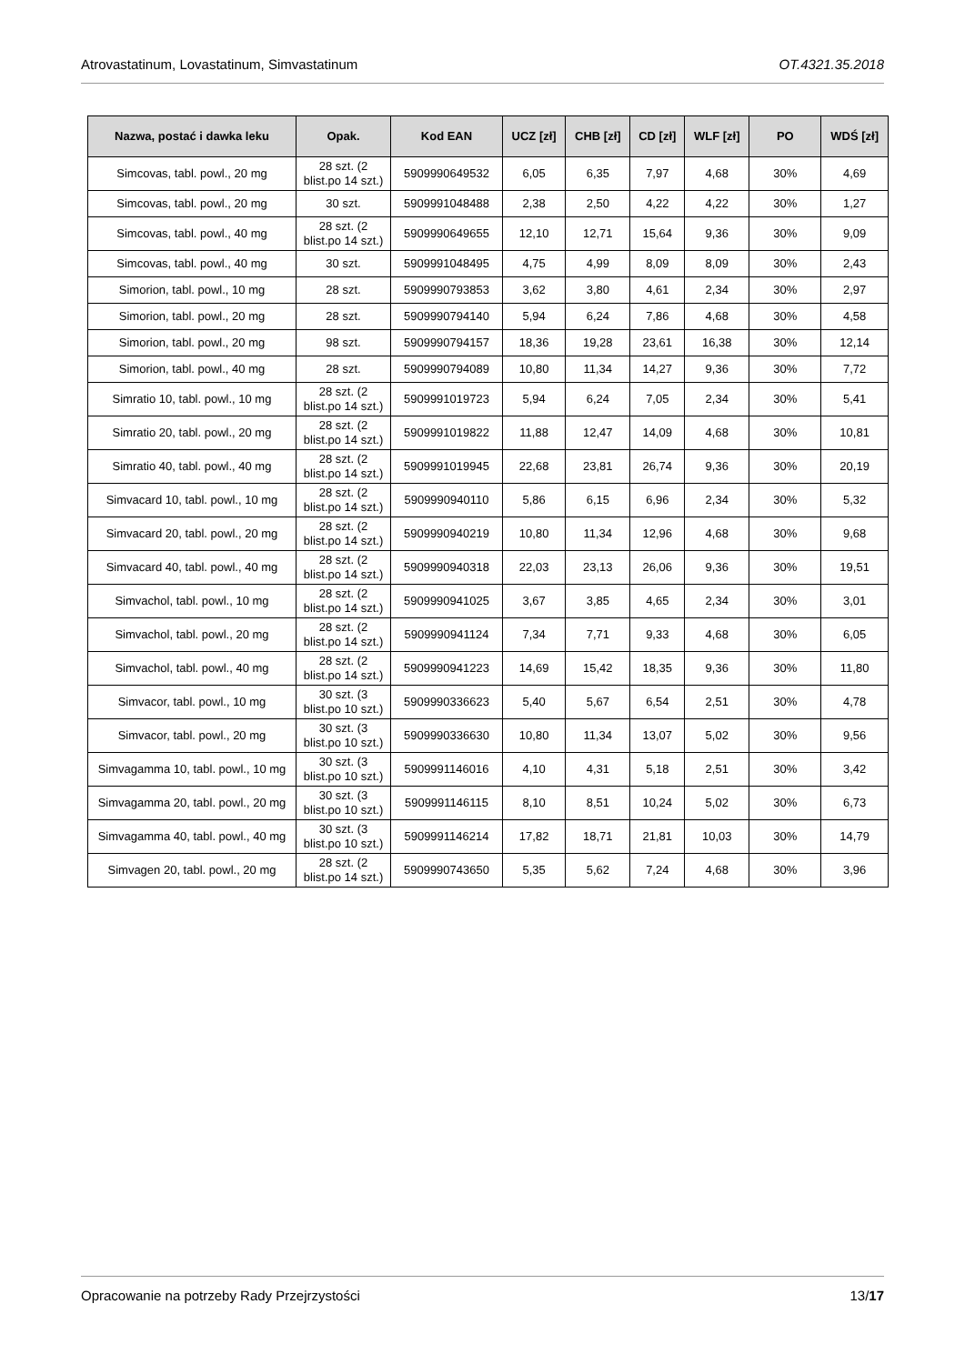Atrovastatinum, Lovastatinum, Simvastatinum OT.4321.35.2018
| Nazwa, postać i dawka leku | Opak. | Kod EAN | UCZ [zł] | CHB [zł] | CD [zł] | WLF [zł] | PO | WDŚ [zł] |
| --- | --- | --- | --- | --- | --- | --- | --- | --- |
| Simcovas, tabl. powl., 20 mg | 28 szt. (2 blist.po 14 szt.) | 5909990649532 | 6,05 | 6,35 | 7,97 | 4,68 | 30% | 4,69 |
| Simcovas, tabl. powl., 20 mg | 30 szt. | 5909991048488 | 2,38 | 2,50 | 4,22 | 4,22 | 30% | 1,27 |
| Simcovas, tabl. powl., 40 mg | 28 szt. (2 blist.po 14 szt.) | 5909990649655 | 12,10 | 12,71 | 15,64 | 9,36 | 30% | 9,09 |
| Simcovas, tabl. powl., 40 mg | 30 szt. | 5909991048495 | 4,75 | 4,99 | 8,09 | 8,09 | 30% | 2,43 |
| Simorion, tabl. powl., 10 mg | 28 szt. | 5909990793853 | 3,62 | 3,80 | 4,61 | 2,34 | 30% | 2,97 |
| Simorion, tabl. powl., 20 mg | 28 szt. | 5909990794140 | 5,94 | 6,24 | 7,86 | 4,68 | 30% | 4,58 |
| Simorion, tabl. powl., 20 mg | 98 szt. | 5909990794157 | 18,36 | 19,28 | 23,61 | 16,38 | 30% | 12,14 |
| Simorion, tabl. powl., 40 mg | 28 szt. | 5909990794089 | 10,80 | 11,34 | 14,27 | 9,36 | 30% | 7,72 |
| Simratio 10, tabl. powl., 10 mg | 28 szt. (2 blist.po 14 szt.) | 5909991019723 | 5,94 | 6,24 | 7,05 | 2,34 | 30% | 5,41 |
| Simratio 20, tabl. powl., 20 mg | 28 szt. (2 blist.po 14 szt.) | 5909991019822 | 11,88 | 12,47 | 14,09 | 4,68 | 30% | 10,81 |
| Simratio 40, tabl. powl., 40 mg | 28 szt. (2 blist.po 14 szt.) | 5909991019945 | 22,68 | 23,81 | 26,74 | 9,36 | 30% | 20,19 |
| Simvacard 10, tabl. powl., 10 mg | 28 szt. (2 blist.po 14 szt.) | 5909990940110 | 5,86 | 6,15 | 6,96 | 2,34 | 30% | 5,32 |
| Simvacard 20, tabl. powl., 20 mg | 28 szt. (2 blist.po 14 szt.) | 5909990940219 | 10,80 | 11,34 | 12,96 | 4,68 | 30% | 9,68 |
| Simvacard 40, tabl. powl., 40 mg | 28 szt. (2 blist.po 14 szt.) | 5909990940318 | 22,03 | 23,13 | 26,06 | 9,36 | 30% | 19,51 |
| Simvachol, tabl. powl., 10 mg | 28 szt. (2 blist.po 14 szt.) | 5909990941025 | 3,67 | 3,85 | 4,65 | 2,34 | 30% | 3,01 |
| Simvachol, tabl. powl., 20 mg | 28 szt. (2 blist.po 14 szt.) | 5909990941124 | 7,34 | 7,71 | 9,33 | 4,68 | 30% | 6,05 |
| Simvachol, tabl. powl., 40 mg | 28 szt. (2 blist.po 14 szt.) | 5909990941223 | 14,69 | 15,42 | 18,35 | 9,36 | 30% | 11,80 |
| Simvacor, tabl. powl., 10 mg | 30 szt. (3 blist.po 10 szt.) | 5909990336623 | 5,40 | 5,67 | 6,54 | 2,51 | 30% | 4,78 |
| Simvacor, tabl. powl., 20 mg | 30 szt. (3 blist.po 10 szt.) | 5909990336630 | 10,80 | 11,34 | 13,07 | 5,02 | 30% | 9,56 |
| Simvagamma 10, tabl. powl., 10 mg | 30 szt. (3 blist.po 10 szt.) | 5909991146016 | 4,10 | 4,31 | 5,18 | 2,51 | 30% | 3,42 |
| Simvagamma 20, tabl. powl., 20 mg | 30 szt. (3 blist.po 10 szt.) | 5909991146115 | 8,10 | 8,51 | 10,24 | 5,02 | 30% | 6,73 |
| Simvagamma 40, tabl. powl., 40 mg | 30 szt. (3 blist.po 10 szt.) | 5909991146214 | 17,82 | 18,71 | 21,81 | 10,03 | 30% | 14,79 |
| Simvagen 20, tabl. powl., 20 mg | 28 szt. (2 blist.po 14 szt.) | 5909990743650 | 5,35 | 5,62 | 7,24 | 4,68 | 30% | 3,96 |
Opracowanie na potrzeby Rady Przejrzystości 13/17